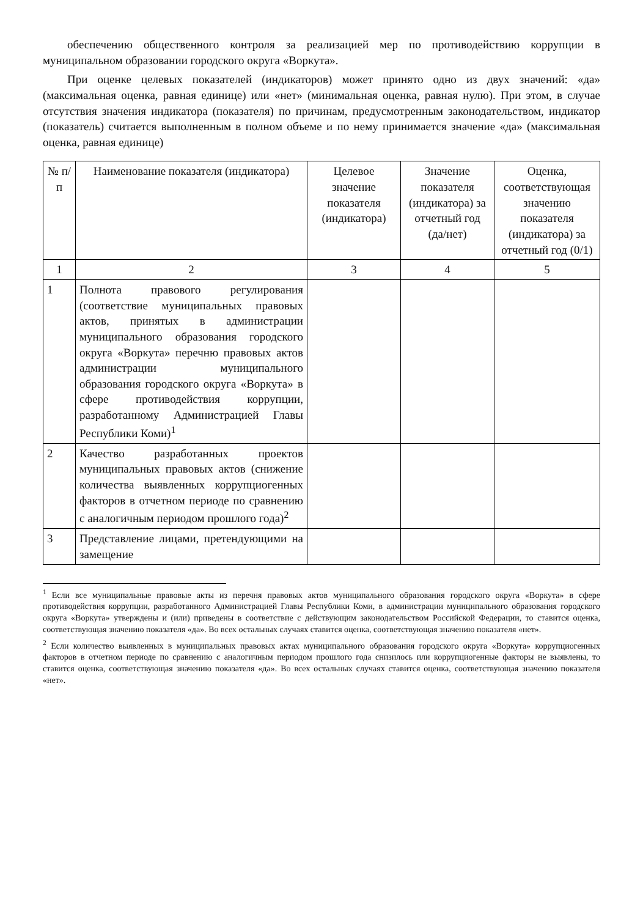обеспечению общественного контроля за реализацией мер по противодействию коррупции в муниципальном образовании городского округа «Воркута».
При оценке целевых показателей (индикаторов) может принято одно из двух значений: «да» (максимальная оценка, равная единице) или «нет» (минимальная оценка, равная нулю). При этом, в случае отсутствия значения индикатора (показателя) по причинам, предусмотренным законодательством, индикатор (показатель) считается выполненным в полном объеме и по нему принимается значение «да» (максимальная оценка, равная единице)
| № п/п | Наименование показателя (индикатора) | Целевое значение показателя (индикатора) | Значение показателя (индикатора) за отчетный год (да/нет) | Оценка, соответствующая значению показателя (индикатора) за отчетный год (0/1) |
| --- | --- | --- | --- | --- |
| 1 | 2 | 3 | 4 | 5 |
| 1 | Полнота правового регулирования (соответствие муниципальных правовых актов, принятых в администрации муниципального образования городского округа «Воркута» перечню правовых актов администрации муниципального образования городского округа «Воркута» в сфере противодействия коррупции, разработанному Администрацией Главы Республики Коми)<sup>1</sup> | | | |
| 2 | Качество разработанных проектов муниципальных правовых актов (снижение количества выявленных коррупциогенных факторов в отчетном периоде по сравнению с аналогичным периодом прошлого года)<sup>2</sup> | | | |
| 3 | Представление лицами, претендующими на замещение | | | |
<sup>1</sup> Если все муниципальные правовые акты из перечня правовых актов муниципального образования городского округа «Воркута» в сфере противодействия коррупции, разработанного Администрацией Главы Республики Коми, в администрации муниципального образования городского округа «Воркута» утверждены и (или) приведены в соответствие с действующим законодательством Российской Федерации, то ставится оценка, соответствующая значению показателя «да». Во всех остальных случаях ставится оценка, соответствующая значению показателя «нет».
<sup>2</sup> Если количество выявленных в муниципальных правовых актах муниципального образования городского округа «Воркута» коррупциогенных факторов в отчетном периоде по сравнению с аналогичным периодом прошлого года снизилось или коррупциогенные факторы не выявлены, то ставится оценка, соответствующая значению показателя «да». Во всех остальных случаях ставится оценка, соответствующая значению показателя «нет».